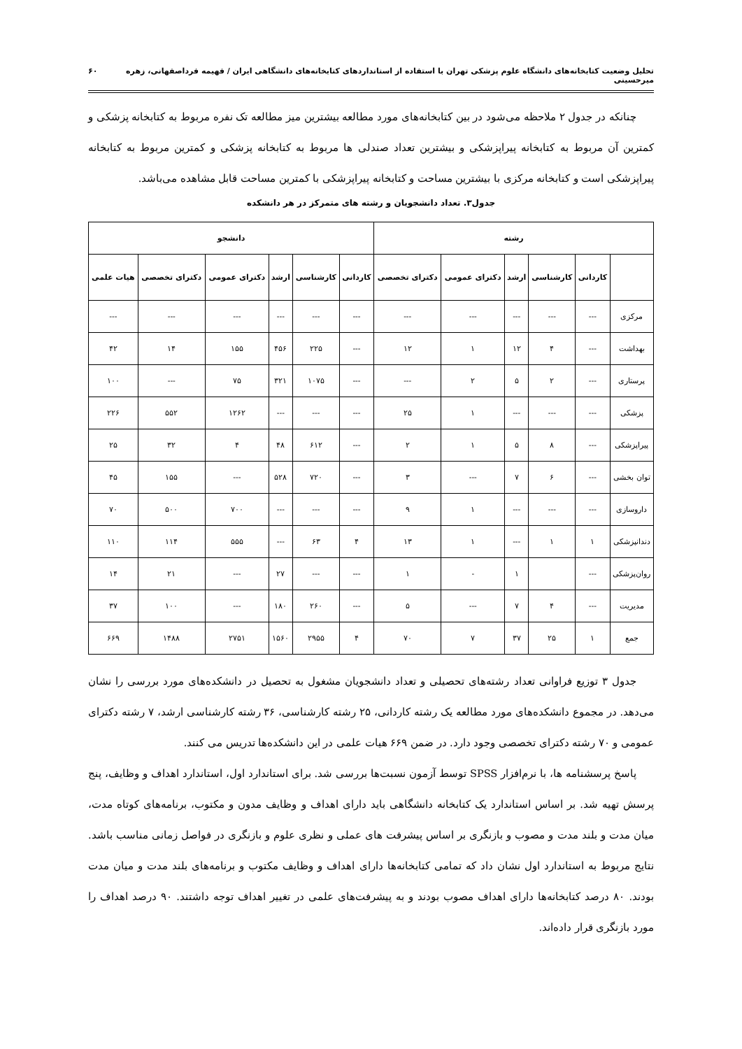تحلیل وضعیت کتابخانه‌های دانشگاه علوم پزشکی تهران با استفاده از استانداردهای کتابخانه‌های دانشگاهی ایران / فهیمه فرداصفهانی، زهره میرحسینی ۶۰
چنانکه در جدول ۲ ملاحظه می‌شود در بین کتابخانه‌های مورد مطالعه بیشترین میز مطالعه تک نفره مربوط به کتابخانه پزشکی و کمترین آن مربوط به کتابخانه پیراپزشکی و بیشترین تعداد صندلی ها مربوط به کتابخانه پزشکی و کمترین مربوط به کتابخانه پیراپزشکی است و کتابخانه مرکزی با بیشترین مساحت و کتابخانه پیراپزشکی با کمترین مساحت قابل مشاهده می‌باشد.
جدول۳. تعداد دانشجویان و رشته های متمرکز در هر دانشکده
| رشته | | | | | | دانشجو | | | | | |
| --- | --- | --- | --- | --- | --- | --- | --- | --- | --- | --- | --- |
| | کاردانی | کارشناسی | ارشد | دکترای عمومی | دکترای تخصصی | کاردانی | کارشناسی | ارشد | دکترای عمومی | دکترای تخصصی | هیات علمی |
| مرکزی | --- | --- | --- | --- | --- | --- | --- | --- | --- | --- | --- |
| بهداشت | --- | ۴ | ۱۲ | ۱ | ۱۲ | --- | ۲۲۵ | ۴۵۶ | ۱۵۵ | ۱۴ | ۴۲ |
| پرستاری | --- | ۲ | ۵ | ۲ | --- | --- | ۱۰۷۵ | ۳۲۱ | ۷۵ | --- | ۱۰۰ |
| پزشکی | --- | --- | --- | ۱ | ۲۵ | --- | --- | --- | ۱۲۶۲ | ۵۵۲ | ۲۲۶ |
| پیراپزشکی | --- | ۸ | ۵ | ۱ | ۲ | --- | ۶۱۲ | ۴۸ | ۴ | ۳۲ | ۲۵ |
| توان بخشی | --- | ۶ | ۷ | --- | ۳ | --- | ۷۲۰ | ۵۲۸ | --- | ۱۵۵ | ۴۵ |
| داروسازی | --- | --- | --- | ۱ | ۹ | --- | --- | --- | ۷۰۰ | ۵۰۰ | ۷۰ |
| دندانپزشکی | ۱ | ۱ | --- | ۱ | ۱۳ | ۴ | ۶۳ | --- | ۵۵۵ | ۱۱۴ | ۱۱۰ |
| روان‌پزشکی | --- | | ۱ | - | ۱ | --- | --- | ۲۷ | --- | ۲۱ | ۱۴ |
| مدیریت | --- | ۴ | ۷ | --- | ۵ | --- | ۲۶۰ | ۱۸۰ | --- | ۱۰۰ | ۳۷ |
| جمع | ۱ | ۲۵ | ۳۷ | ۷ | ۷۰ | ۴ | ۲۹۵۵ | ۱۵۶۰ | ۲۷۵۱ | ۱۴۸۸ | ۶۶۹ |
جدول ۳ توزیع فراوانی تعداد رشته‌های تحصیلی و تعداد دانشجویان مشغول به تحصیل در دانشکده‌های مورد بررسی را نشان می‌دهد. در مجموع دانشکده‌های مورد مطالعه یک رشته کاردانی، ۲۵ رشته کارشناسی، ۳۶ رشته کارشناسی ارشد، ۷ رشته دکترای عمومی و ۷۰ رشته دکترای تخصصی وجود دارد. در ضمن ۶۶۹ هیات علمی در این دانشکده‌ها تدریس می کنند.
پاسخ پرسشنامه ها، با نرم‌افزار SPSS توسط آزمون نسبت‌ها بررسی شد. برای استاندارد اول، استاندارد اهداف و وظایف، پنج پرسش تهیه شد. بر اساس استاندارد یک کتابخانه دانشگاهی باید دارای اهداف و وظایف مدون و مکتوب، برنامه‌های کوتاه مدت، میان مدت و بلند مدت و مصوب و بازنگری بر اساس پیشرفت های عملی و نظری علوم و بازنگری در فواصل زمانی مناسب باشد. نتایج مربوط به استاندارد اول نشان داد که تمامی کتابخانه‌ها دارای اهداف و وظایف مکتوب و برنامه‌های بلند مدت و میان مدت بودند. ۸۰ درصد کتابخانه‌ها دارای اهداف مصوب بودند و به پیشرفت‌های علمی در تغییر اهداف توجه داشتند. ۹۰ درصد اهداف را مورد بازنگری قرار داده‌اند.